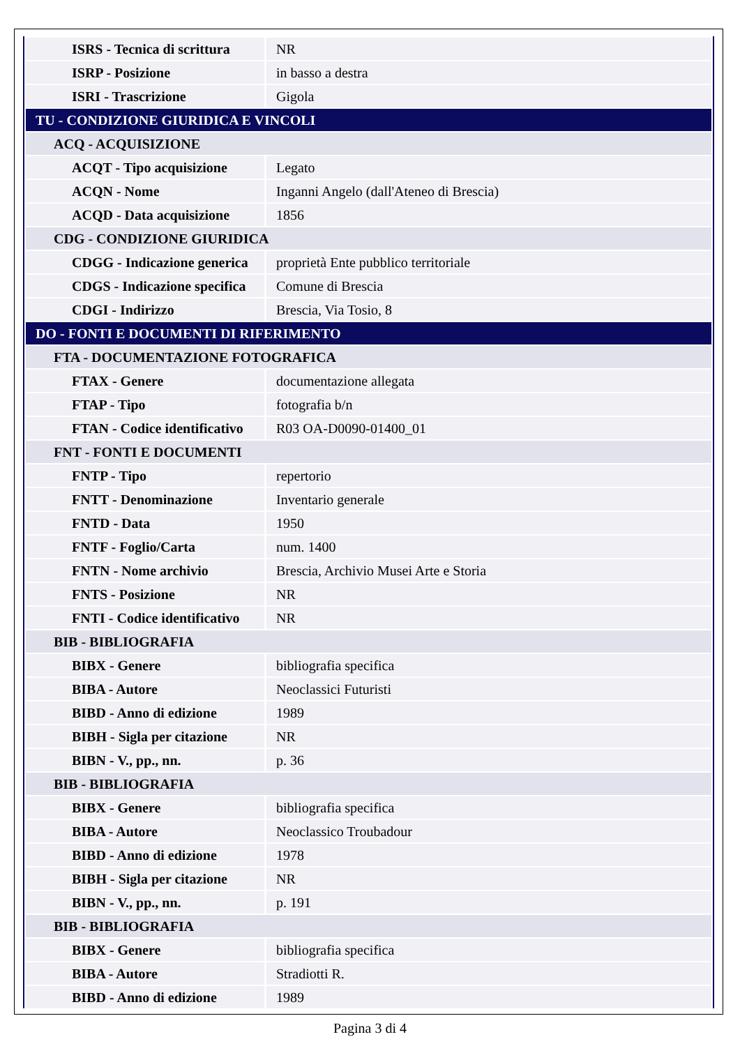| ISRS - Tecnica di scrittura | NR |
| ISRP - Posizione | in basso a destra |
| ISRI - Trascrizione | Gigola |
| TU - CONDIZIONE GIURIDICA E VINCOLI | |
| ACQ - ACQUISIZIONE | |
| ACQT - Tipo acquisizione | Legato |
| ACQN - Nome | Inganni Angelo (dall'Ateneo di Brescia) |
| ACQD - Data acquisizione | 1856 |
| CDG - CONDIZIONE GIURIDICA | |
| CDGG - Indicazione generica | proprietà Ente pubblico territoriale |
| CDGS - Indicazione specifica | Comune di Brescia |
| CDGI - Indirizzo | Brescia, Via Tosio, 8 |
| DO - FONTI E DOCUMENTI DI RIFERIMENTO | |
| FTA - DOCUMENTAZIONE FOTOGRAFICA | |
| FTAX - Genere | documentazione allegata |
| FTAP - Tipo | fotografia b/n |
| FTAN - Codice identificativo | R03 OA-D0090-01400_01 |
| FNT - FONTI E DOCUMENTI | |
| FNTP - Tipo | repertorio |
| FNTT - Denominazione | Inventario generale |
| FNTD - Data | 1950 |
| FNTF - Foglio/Carta | num. 1400 |
| FNTN - Nome archivio | Brescia, Archivio Musei Arte e Storia |
| FNTS - Posizione | NR |
| FNTI - Codice identificativo | NR |
| BIB - BIBLIOGRAFIA | |
| BIBX - Genere | bibliografia specifica |
| BIBA - Autore | Neoclassici Futuristi |
| BIBD - Anno di edizione | 1989 |
| BIBH - Sigla per citazione | NR |
| BIBN - V., pp., nn. | p. 36 |
| BIB - BIBLIOGRAFIA | |
| BIBX - Genere | bibliografia specifica |
| BIBA - Autore | Neoclassico Troubadour |
| BIBD - Anno di edizione | 1978 |
| BIBH - Sigla per citazione | NR |
| BIBN - V., pp., nn. | p. 191 |
| BIB - BIBLIOGRAFIA | |
| BIBX - Genere | bibliografia specifica |
| BIBA - Autore | Stradiotti R. |
| BIBD - Anno di edizione | 1989 |
Pagina 3 di 4